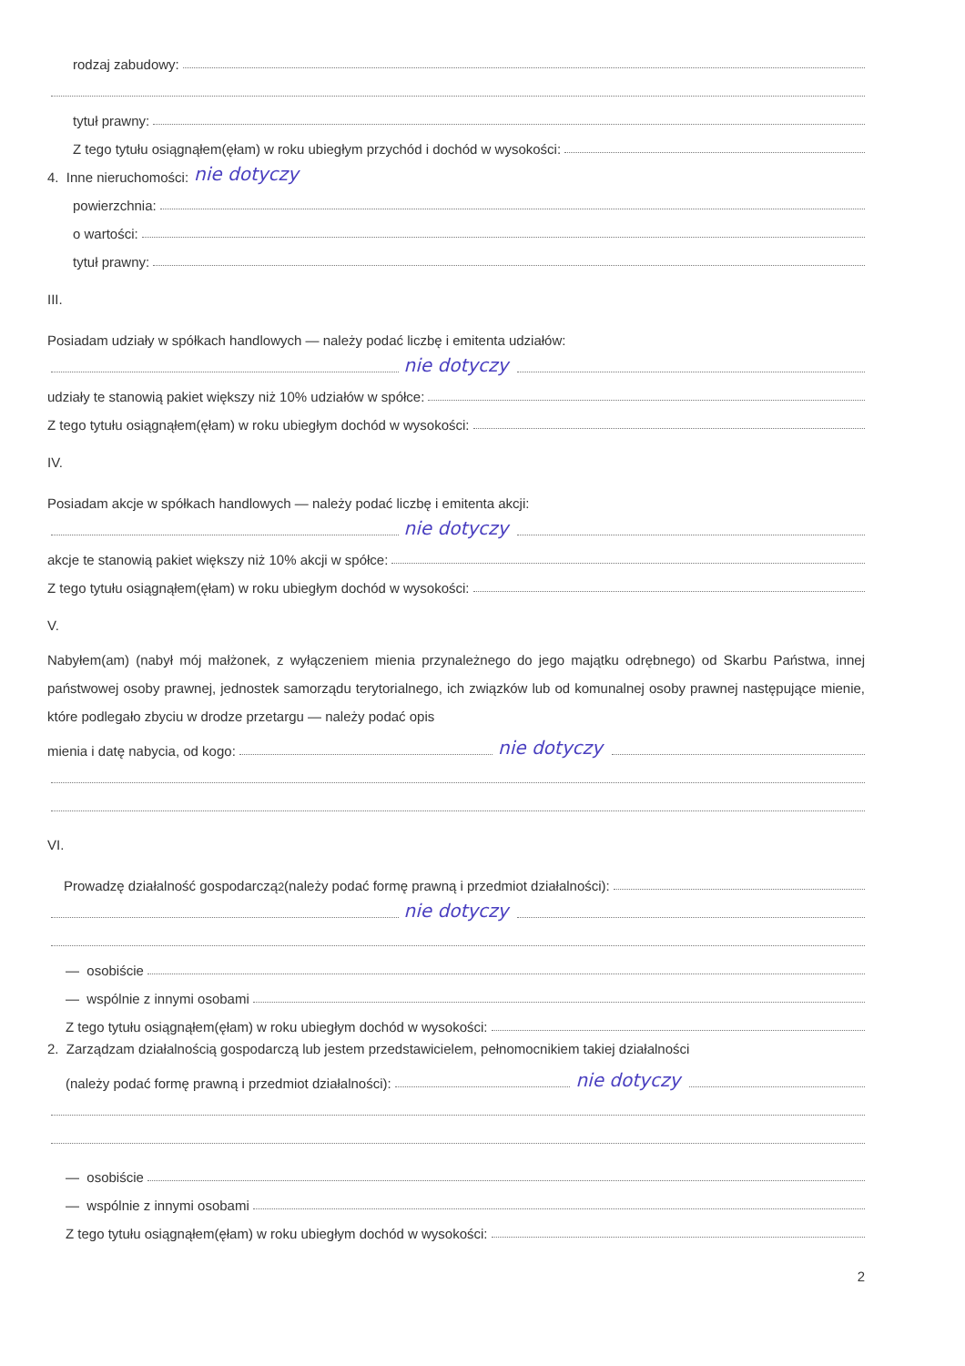rodzaj zabudowy:
tytuł prawny:
Z tego tytułu osiągnąłem(ęłam) w roku ubiegłym przychód i dochód w wysokości:
4. Inne nieruchomości: nie dotyczy
powierzchnia:
o wartości:
tytuł prawny:
III.
Posiadam udziały w spółkach handlowych — należy podać liczbę i emitenta udziałów:
nie dotyczy
udziały te stanowią pakiet większy niż 10% udziałów w spółce:
Z tego tytułu osiągnąłem(ęłam) w roku ubiegłym dochód w wysokości:
IV.
Posiadam akcje w spółkach handlowych — należy podać liczbę i emitenta akcji:
nie dotyczy
akcje te stanowią pakiet większy niż 10% akcji w spółce:
Z tego tytułu osiągnąłem(ęłam) w roku ubiegłym dochód w wysokości:
V.
Nabyłem(am) (nabył mój małżonek, z wyłączeniem mienia przynależnego do jego majątku odrębnego) od Skarbu Państwa, innej państwowej osoby prawnej, jednostek samorządu terytorialnego, ich związków lub od komunalnej osoby prawnej następujące mienie, które podlegało zbyciu w drodze przetargu — należy podać opis
mienia i datę nabycia, od kogo: nie dotyczy
VI.
Prowadzę działalność gospodarczą<sup>2</sup> (należy podać formę prawną i przedmiot działalności):
nie dotyczy
— osobiście
— wspólnie z innymi osobami
Z tego tytułu osiągnąłem(ęłam) w roku ubiegłym dochód w wysokości:
2. Zarządzam działalnością gospodarczą lub jestem przedstawicielem, pełnomocnikiem takiej działalności
(należy podać formę prawną i przedmiot działalności): nie dotyczy
— osobiście
— wspólnie z innymi osobami
Z tego tytułu osiągnąłem(ęłam) w roku ubiegłym dochód w wysokości:
2